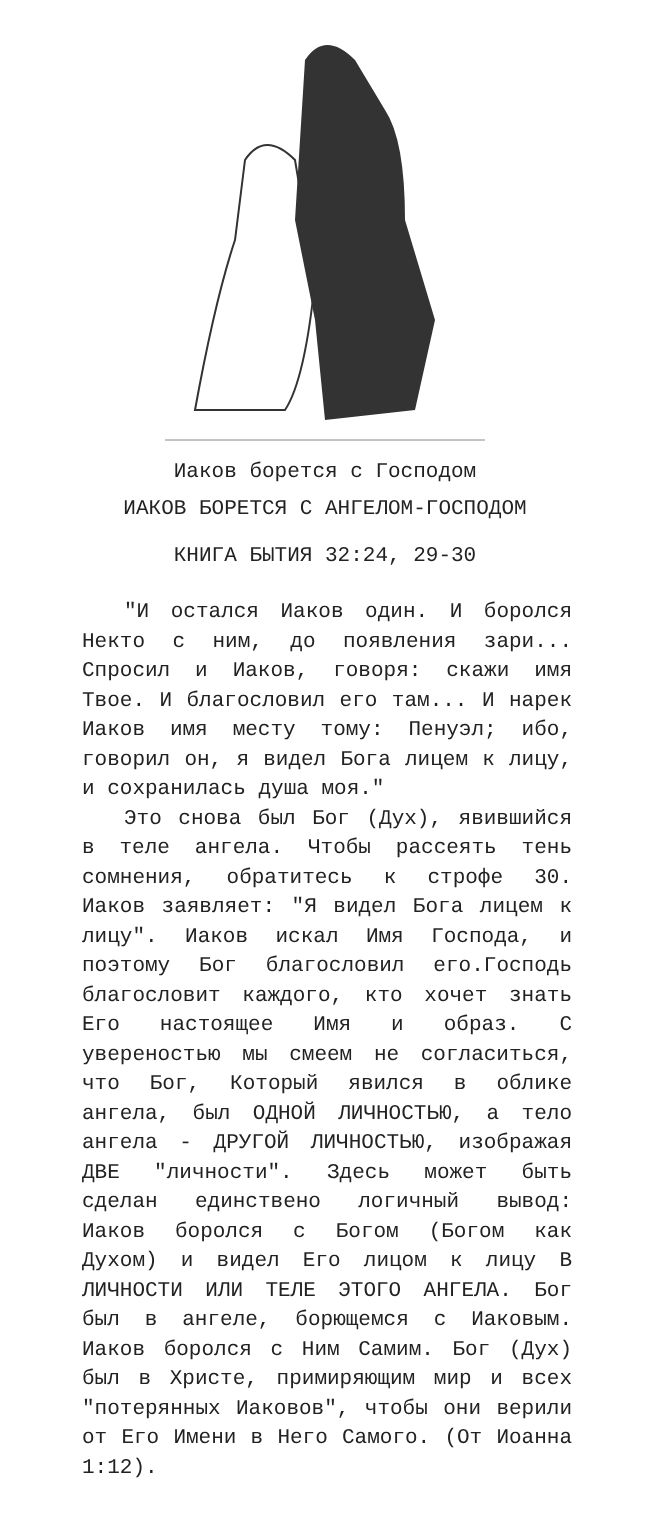Иаков борется с Господом
ИАКОВ БОРЕТСЯ С АНГЕЛОМ-ГОСПОДОМ
КНИГА БЫТИЯ 32:24, 29-30
"И остался Иаков один. И боролся Некто с ним, до появления зари... Спросил и Иаков, говоря: скажи имя Твое. И благословил его там... И нарек Иаков имя месту тому: Пенуэл; ибо, говорил он, я видел Бога лицем к лицу, и сохранилась душа моя."
Это снова был Бог (Дух), явившийся в теле ангела. Чтобы рассеять тень сомнения, обратитесь к строфе 30. Иаков заявляет: "Я видел Бога лицем к лицу". Иаков искал Имя Господа, и поэтому Бог благословил его.Господь благословит каждого, кто хочет знать Его настоящее Имя и образ. С увереностью мы смеем не согласиться, что Бог, Который явился в облике ангела, был ОДНОЙ ЛИЧНОСТЬЮ, а тело ангела - ДРУГОЙ ЛИЧНОСТЬЮ, изображая ДВЕ "личности". Здесь может быть сделан единствено логичный вывод: Иаков боролся с Богом (Богом как Духом) и видел Его лицом к лицу В ЛИЧНОСТИ ИЛИ ТЕЛЕ ЭТОГО АНГЕЛА. Бог был в ангеле, борющемся с Иаковым. Иаков боролся с Ним Самим. Бог (Дух) был в Христе, примиряющим мир и всех "потерянных Иаковов", чтобы они верили от Его Имени в Него Самого. (От Иоанна 1:12).